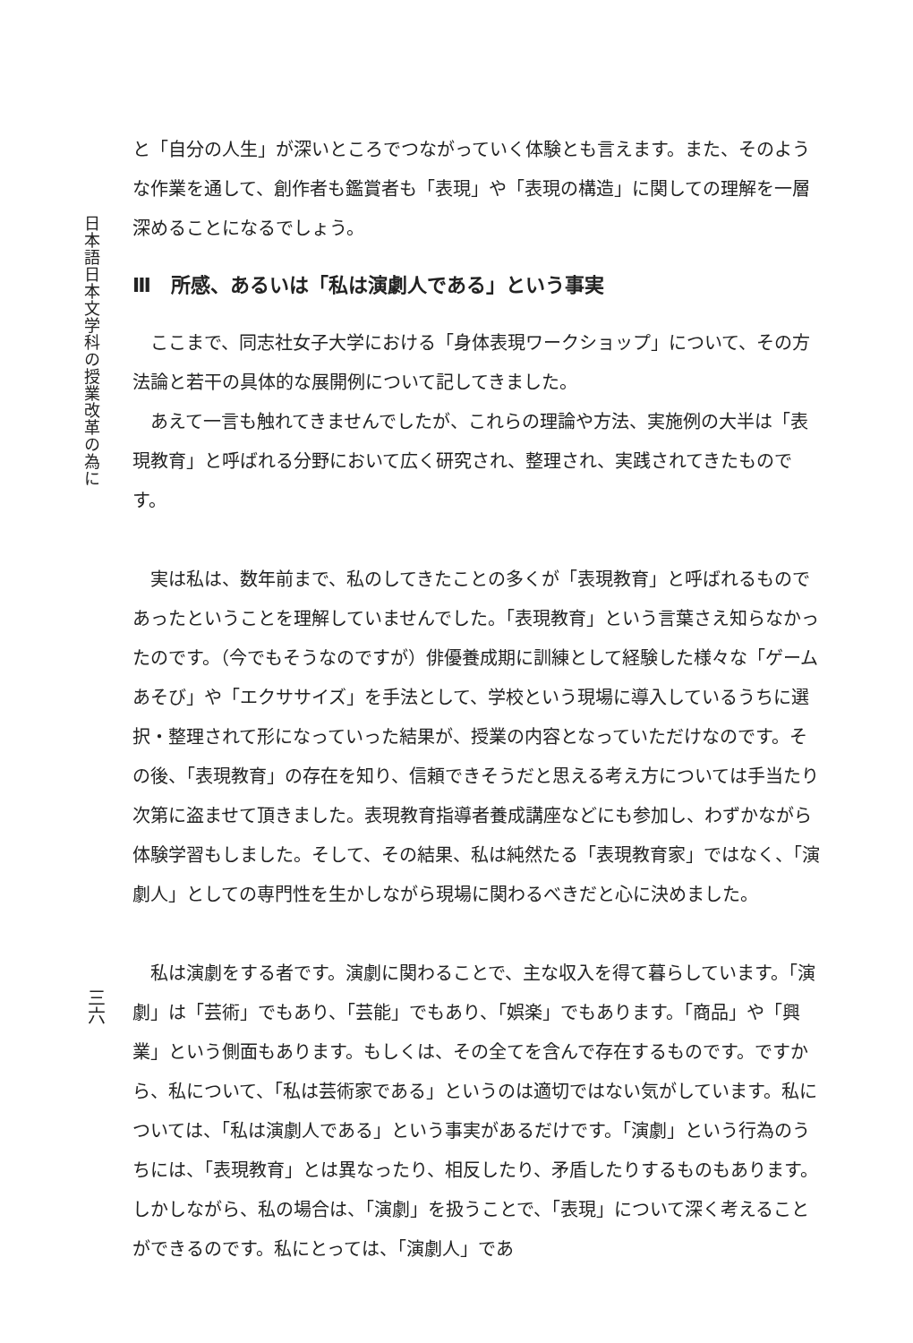日本語日本文学科の授業改革の為に
三六
と「自分の人生」が深いところでつながっていく体験とも言えます。また、そのような作業を通して、創作者も鑑賞者も「表現」や「表現の構造」に関しての理解を一層深めることになるでしょう。
Ⅲ　所感、あるいは「私は演劇人である」という事実
ここまで、同志社女子大学における「身体表現ワークショップ」について、その方法論と若干の具体的な展開例について記してきました。
あえて一言も触れてきませんでしたが、これらの理論や方法、実施例の大半は「表現教育」と呼ばれる分野において広く研究され、整理され、実践されてきたものです。
実は私は、数年前まで、私のしてきたことの多くが「表現教育」と呼ばれるものであったということを理解していませんでした。「表現教育」という言葉さえ知らなかったのです。（今でもそうなのですが）俳優養成期に訓練として経験した様々な「ゲームあそび」や「エクササイズ」を手法として、学校という現場に導入しているうちに選択・整理されて形になっていった結果が、授業の内容となっていただけなのです。その後、「表現教育」の存在を知り、信頼できそうだと思える考え方については手当たり次第に盗ませて頂きました。表現教育指導者養成講座などにも参加し、わずかながら体験学習もしました。そして、その結果、私は純然たる「表現教育家」ではなく、「演劇人」としての専門性を生かしながら現場に関わるべきだと心に決めました。
私は演劇をする者です。演劇に関わることで、主な収入を得て暮らしています。「演劇」は「芸術」でもあり、「芸能」でもあり、「娯楽」でもあります。「商品」や「興業」という側面もあります。もしくは、その全てを含んで存在するものです。ですから、私について、「私は芸術家である」というのは適切ではない気がしています。私については、「私は演劇人である」という事実があるだけです。「演劇」という行為のうちには、「表現教育」とは異なったり、相反したり、矛盾したりするものもあります。しかしながら、私の場合は、「演劇」を扱うことで、「表現」について深く考えることができるのです。私にとっては、「演劇人」であ